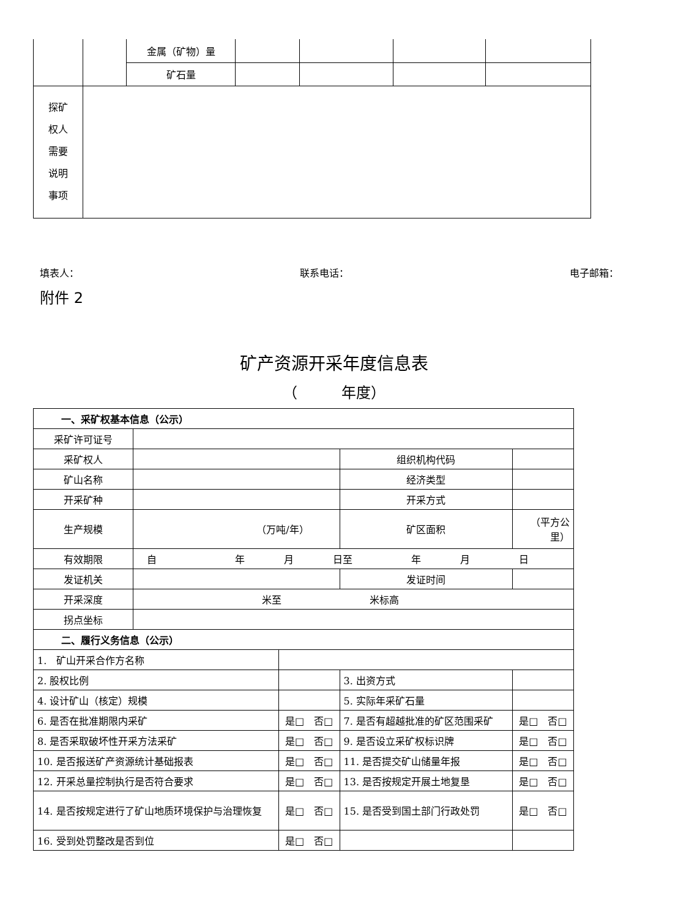| | | 金属（矿物）量 | | | | |
| | | 矿石量 | | | | |
| 探矿 权人 需要 说明 事项 | | | | | | |
填表人： 联系电话： 电子邮箱：
附件 2
矿产资源开采年度信息表
（　　　年度）
| 一、采矿权基本信息（公示） | | | | | |
| 采矿许可证号 | | | | | |
| 采矿权人 | | | 组织机构代码 | | |
| 矿山名称 | | | 经济类型 | | |
| 开采矿种 | | | 开采方式 | | |
| 生产规模 | （万吨/年） | | 矿区面积 | （平方公 里） | |
| 有效期限 | 自 年 月 日至 年 月 日 | | | | |
| 发证机关 | | | 发证时间 | | |
| 开采深度 | 米至 米标高 | | | | |
| 拐点坐标 | | | | | |
| 二、履行义务信息（公示） | | | | | |
| 1. 矿山开采合作方名称 | | | | | |
| 2. 股权比例 | | | 3. 出资方式 | | |
| 4. 设计矿山（核定）规模 | | | 5. 实际年采矿石量 | | |
| 6. 是否在批准期限内采矿 | | 是□ 否□ | 7. 是否有超越批准的矿区范围采矿 | | 是□ 否□ |
| 8. 是否采取破坏性开采方法采矿 | | 是□ 否□ | 9. 是否设立采矿权标识牌 | | 是□ 否□ |
| 10. 是否报送矿产资源统计基础报表 | | 是□ 否□ | 11. 是否提交矿山储量年报 | | 是□ 否□ |
| 12. 开采总量控制执行是否符合要求 | | 是□ 否□ | 13. 是否按规定开展土地复垦 | | 是□ 否□ |
| 14. 是否按规定进行了矿山地质环境保护与治理恢复 | | 是□ 否□ | 15. 是否受到国土部门行政处罚 | | 是□ 否□ |
| 16. 受到处罚整改是否到位 | | 是□ 否□ | | | |